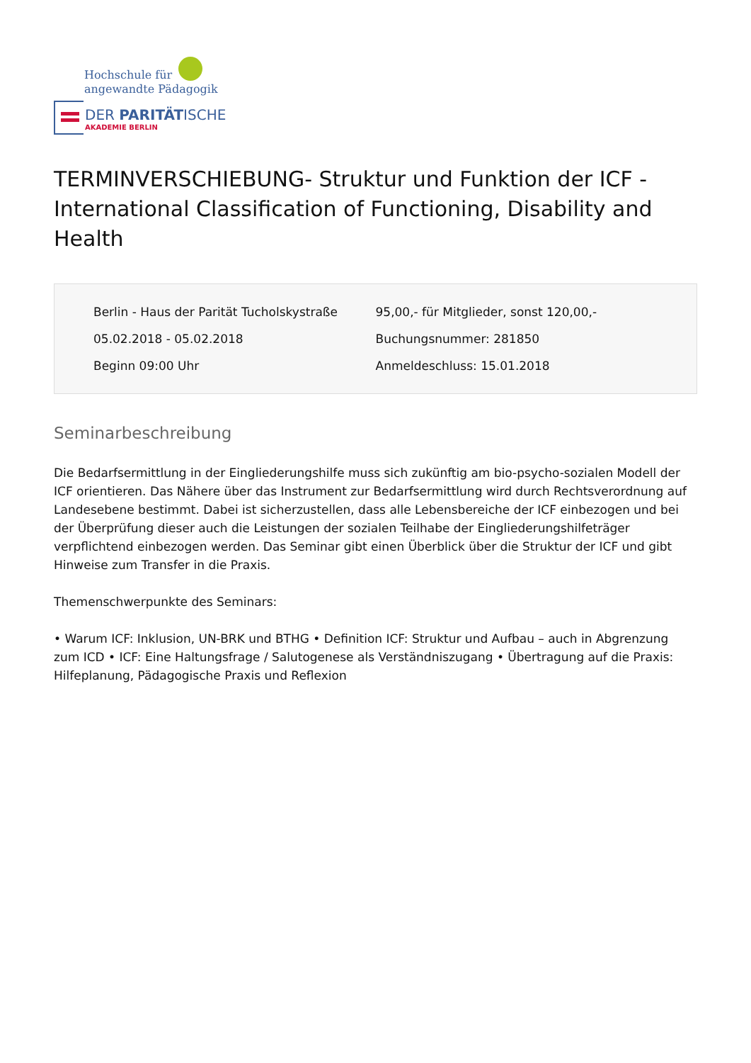Hochschule für
angewandte Pädagogik
DER PARITÄTISCHE
AKADEMIE BERLIN
TERMINVERSCHIEBUNG- Struktur und Funktion der ICF - International Classification of Functioning, Disability and Health
Berlin - Haus der Parität Tucholskystraße
05.02.2018 - 05.02.2018
Beginn 09:00 Uhr
95,00,- für Mitglieder, sonst 120,00,-
Buchungsnummer: 281850
Anmeldeschluss: 15.01.2018
Seminarbeschreibung
Die Bedarfsermittlung in der Eingliederungshilfe muss sich zukünftig am bio-psycho-sozialen Modell der ICF orientieren. Das Nähere über das Instrument zur Bedarfsermittlung wird durch Rechtsverordnung auf Landesebene bestimmt. Dabei ist sicherzustellen, dass alle Lebensbereiche der ICF einbezogen und bei der Überprüfung dieser auch die Leistungen der sozialen Teilhabe der Eingliederungshilfeträger verpflichtend einbezogen werden. Das Seminar gibt einen Überblick über die Struktur der ICF und gibt Hinweise zum Transfer in die Praxis.
Themenschwerpunkte des Seminars:
• Warum ICF: Inklusion, UN-BRK und BTHG • Definition ICF: Struktur und Aufbau – auch in Abgrenzung zum ICD • ICF: Eine Haltungsfrage / Salutogenese als Verständniszugang • Übertragung auf die Praxis: Hilfeplanung, Pädagogische Praxis und Reflexion